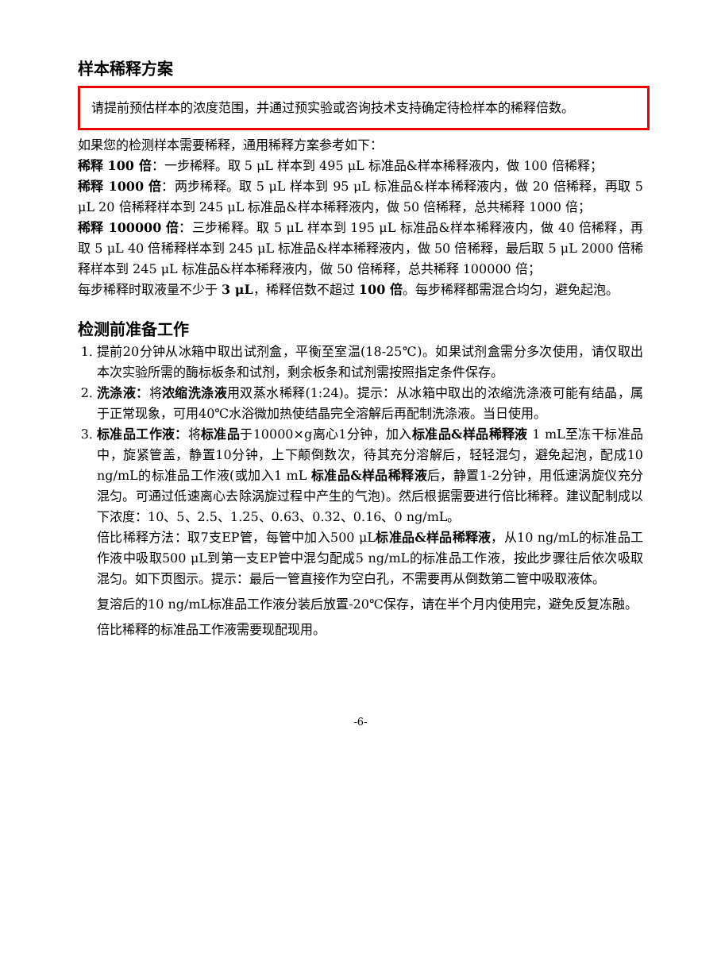样本稀释方案
请提前预估样本的浓度范围，并通过预实验或咨询技术支持确定待检样本的稀释倍数。
如果您的检测样本需要稀释，通用稀释方案参考如下：
稀释 100 倍：一步稀释。取 5 μL 样本到 495 μL 标准品&样本稀释液内，做 100 倍稀释；
稀释 1000 倍：两步稀释。取 5 μL 样本到 95 μL 标准品&样本稀释液内，做 20 倍稀释，再取 5 μL 20 倍稀释样本到 245 μL 标准品&样本稀释液内，做 50 倍稀释，总共稀释 1000 倍；
稀释 100000 倍：三步稀释。取 5 μL 样本到 195 μL 标准品&样本稀释液内，做 40 倍稀释，再取 5 μL 40 倍稀释样本到 245 μL 标准品&样本稀释液内，做 50 倍稀释，最后取 5 μL 2000 倍稀释样本到 245 μL 标准品&样本稀释液内，做 50 倍稀释，总共稀释 100000 倍；
每步稀释时取液量不少于 3 μL，稀释倍数不超过 100 倍。每步稀释都需混合均匀，避免起泡。
检测前准备工作
1. 提前20分钟从冰箱中取出试剂盒，平衡至室温(18-25℃)。如果试剂盒需分多次使用，请仅取出本次实验所需的酶标板条和试剂，剩余板条和试剂需按照指定条件保存。
2. 洗涤液：将浓缩洗涤液用双蒸水稀释(1:24)。提示：从冰箱中取出的浓缩洗涤液可能有结晶，属于正常现象，可用40℃水浴微加热使结晶完全溶解后再配制洗涤液。当日使用。
3. 标准品工作液：将标准品于10000×g离心1分钟，加入标准品&样品稀释液 1 mL至冻干标准品中，旋紧管盖，静置10分钟，上下颠倒数次，待其充分溶解后，轻轻混匀，避免起泡，配成10 ng/mL的标准品工作液(或加入1 mL 标准品&样品稀释液后，静置1-2分钟，用低速涡旋仪充分混匀。可通过低速离心去除涡旋过程中产生的气泡)。然后根据需要进行倍比稀释。建议配制成以下浓度：10、5、2.5、1.25、0.63、0.32、0.16、0 ng/mL。
倍比稀释方法：取7支EP管，每管中加入500 μL标准品&样品稀释液，从10 ng/mL的标准品工作液中吸取500 μL到第一支EP管中混匀配成5 ng/mL的标准品工作液，按此步骤往后依次吸取混匀。如下页图示。提示：最后一管直接作为空白孔，不需要再从倒数第二管中吸取液体。
复溶后的10 ng/mL标准品工作液分装后放置-20℃保存，请在半个月内使用完，避免反复冻融。
倍比稀释的标准品工作液需要现配现用。
-6-